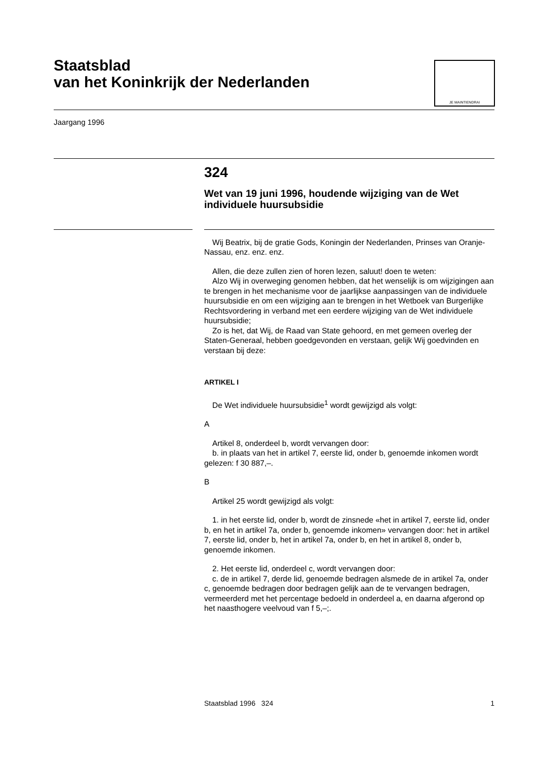Staatsblad
van het Koninkrijk der Nederlanden
JE MAINTIENDRAI
Jaargang 1996
324
Wet van 19 juni 1996, houdende wijziging van de Wet individuele huursubsidie
Wij Beatrix, bij de gratie Gods, Koningin der Nederlanden, Prinses van Oranje-Nassau, enz. enz. enz.
Allen, die deze zullen zien of horen lezen, saluut! doen te weten:
Alzo Wij in overweging genomen hebben, dat het wenselijk is om wijzigingen aan te brengen in het mechanisme voor de jaarlijkse aanpassingen van de individuele huursubsidie en om een wijziging aan te brengen in het Wetboek van Burgerlijke Rechtsvordering in verband met een eerdere wijziging van de Wet individuele huursubsidie;
Zo is het, dat Wij, de Raad van State gehoord, en met gemeen overleg der Staten-Generaal, hebben goedgevonden en verstaan, gelijk Wij goedvinden en verstaan bij deze:
ARTIKEL I
De Wet individuele huursubsidie<sup>1</sup> wordt gewijzigd als volgt:
A
Artikel 8, onderdeel b, wordt vervangen door:
b. in plaats van het in artikel 7, eerste lid, onder b, genoemde inkomen wordt gelezen: f 30 887,–.
B
Artikel 25 wordt gewijzigd als volgt:
1. in het eerste lid, onder b, wordt de zinsnede «het in artikel 7, eerste lid, onder b, en het in artikel 7a, onder b, genoemde inkomen» vervangen door: het in artikel 7, eerste lid, onder b, het in artikel 7a, onder b, en het in artikel 8, onder b, genoemde inkomen.
2. Het eerste lid, onderdeel c, wordt vervangen door:
c. de in artikel 7, derde lid, genoemde bedragen alsmede de in artikel 7a, onder c, genoemde bedragen door bedragen gelijk aan de te vervangen bedragen, vermeerderd met het percentage bedoeld in onderdeel a, en daarna afgerond op het naasthogere veelvoud van f 5,–;.
Staatsblad 1996 324 1